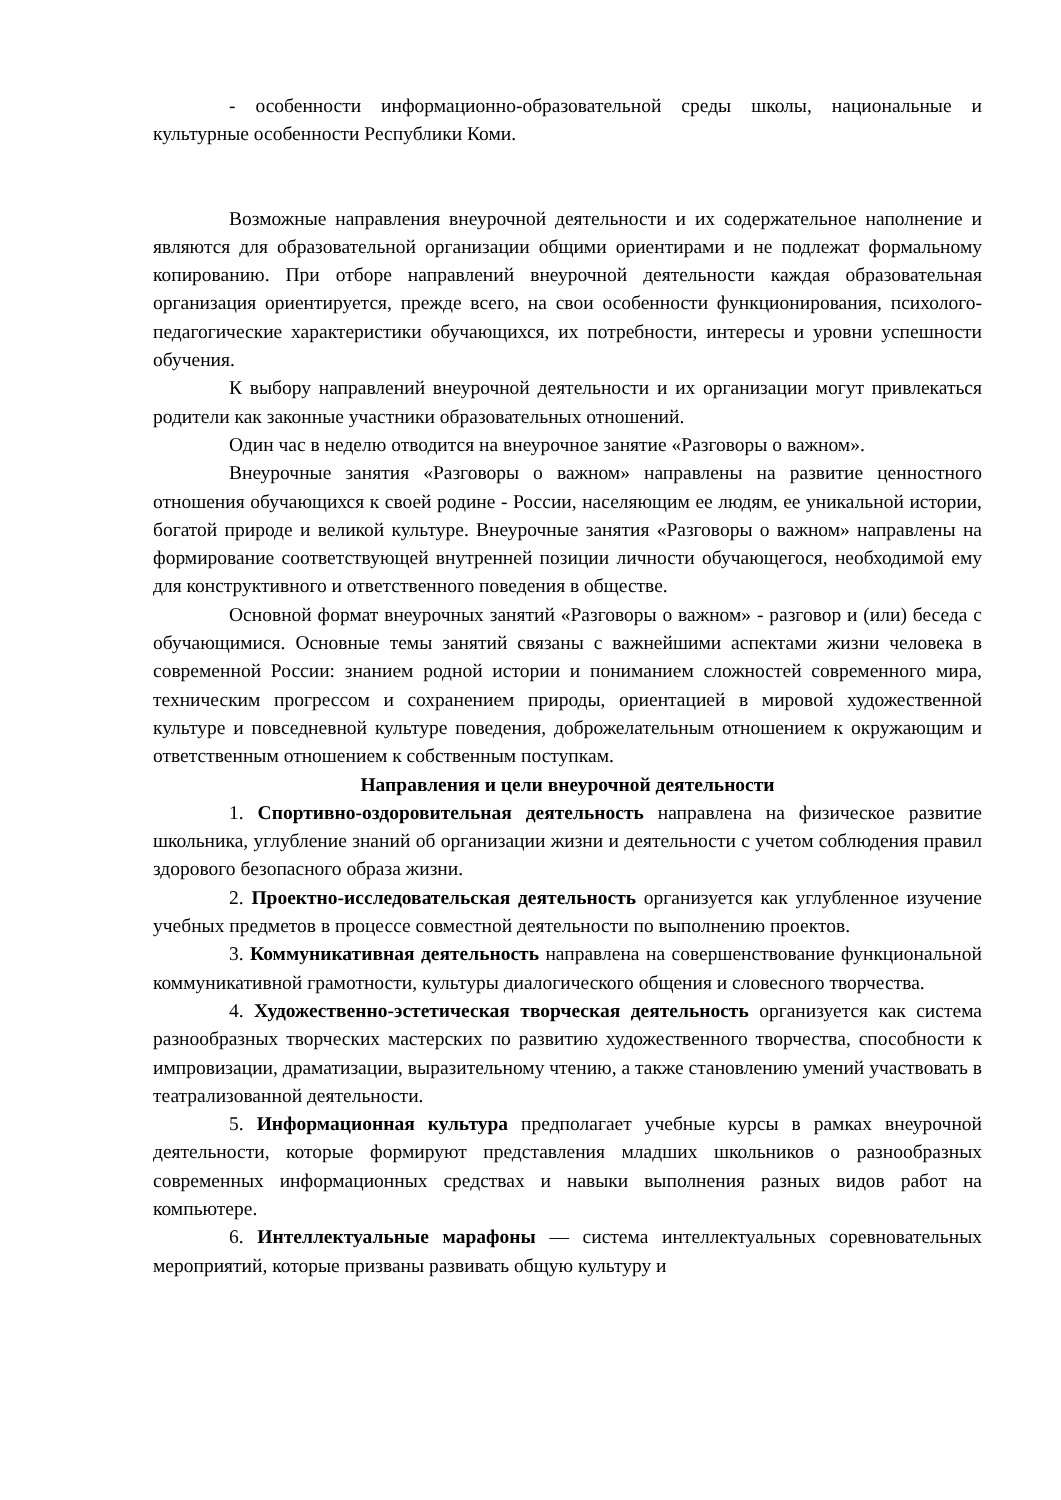- особенности информационно-образовательной среды школы, национальные и культурные особенности Республики Коми.
Возможные направления внеурочной деятельности и их содержательное наполнение и являются для образовательной организации общими ориентирами и не подлежат формальному копированию. При отборе направлений внеурочной деятельности каждая образовательная организация ориентируется, прежде всего, на свои особенности функционирования, психолого-педагогические характеристики обучающихся, их потребности, интересы и уровни успешности обучения.
К выбору направлений внеурочной деятельности и их организации могут привлекаться родители как законные участники образовательных отношений.
Один час в неделю отводится на внеурочное занятие «Разговоры о важном».
Внеурочные занятия «Разговоры о важном» направлены на развитие ценностного отношения обучающихся к своей родине - России, населяющим ее людям, ее уникальной истории, богатой природе и великой культуре. Внеурочные занятия «Разговоры о важном» направлены на формирование соответствующей внутренней позиции личности обучающегося, необходимой ему для конструктивного и ответственного поведения в обществе.
Основной формат внеурочных занятий «Разговоры о важном» - разговор и (или) беседа с обучающимися. Основные темы занятий связаны с важнейшими аспектами жизни человека в современной России: знанием родной истории и пониманием сложностей современного мира, техническим прогрессом и сохранением природы, ориентацией в мировой художественной культуре и повседневной культуре поведения, доброжелательным отношением к окружающим и ответственным отношением к собственным поступкам.
Направления и цели внеурочной деятельности
1. Спортивно-оздоровительная деятельность направлена на физическое развитие школьника, углубление знаний об организации жизни и деятельности с учетом соблюдения правил здорового безопасного образа жизни.
2. Проектно-исследовательская деятельность организуется как углубленное изучение учебных предметов в процессе совместной деятельности по выполнению проектов.
3. Коммуникативная деятельность направлена на совершенствование функциональной коммуникативной грамотности, культуры диалогического общения и словесного творчества.
4. Художественно-эстетическая творческая деятельность организуется как система разнообразных творческих мастерских по развитию художественного творчества, способности к импровизации, драматизации, выразительному чтению, а также становлению умений участвовать в театрализованной деятельности.
5. Информационная культура предполагает учебные курсы в рамках внеурочной деятельности, которые формируют представления младших школьников о разнообразных современных информационных средствах и навыки выполнения разных видов работ на компьютере.
6. Интеллектуальные марафоны — система интеллектуальных соревновательных мероприятий, которые призваны развивать общую культуру и